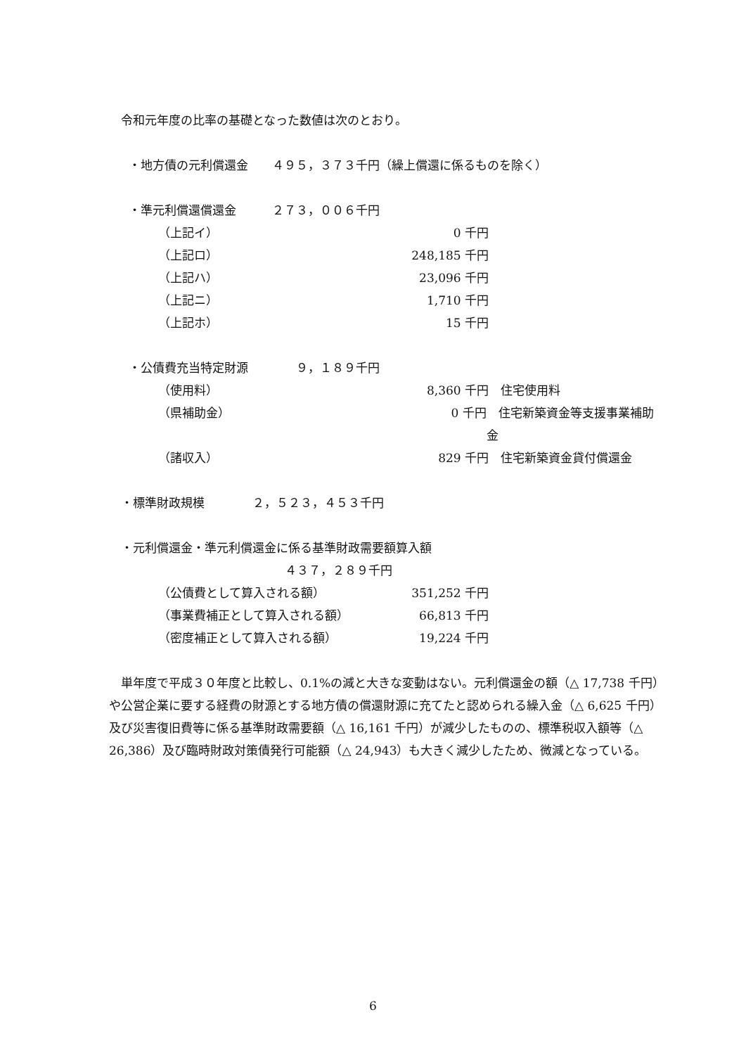令和元年度の比率の基礎となった数値は次のとおり。
・地方債の元利償還金　　４９５，３７３千円（繰上償還に係るものを除く）
・準元利償還償還金　　　２７３，００６千円
（上記イ） 0 千円
（上記ロ） 248,185 千円
（上記ハ） 23,096 千円
（上記ニ） 1,710 千円
（上記ホ） 15 千円
・公債費充当特定財源　　　　９，１８９千円
（使用料） 8,360 千円　住宅使用料
（県補助金） 0 千円　住宅新築資金等支援事業補助金
（諸収入） 829 千円　住宅新築資金貸付償還金
・標準財政規模　　　　２，５２３，４５３千円
・元利償還金・準元利償還金に係る基準財政需要額算入額
４３７，２８９千円
（公債費として算入される額） 351,252 千円
（事業費補正として算入される額） 66,813 千円
（密度補正として算入される額） 19,224 千円
単年度で平成３０年度と比較し、0.1%の減と大きな変動はない。元利償還金の額（△ 17,738 千円）や公営企業に要する経費の財源とする地方債の償還財源に充てたと認められる繰入金（△ 6,625 千円）及び災害復旧費等に係る基準財政需要額（△ 16,161 千円）が減少したものの、標準税収入額等（△ 26,386）及び臨時財政対策債発行可能額（△ 24,943）も大きく減少したため、微減となっている。
6